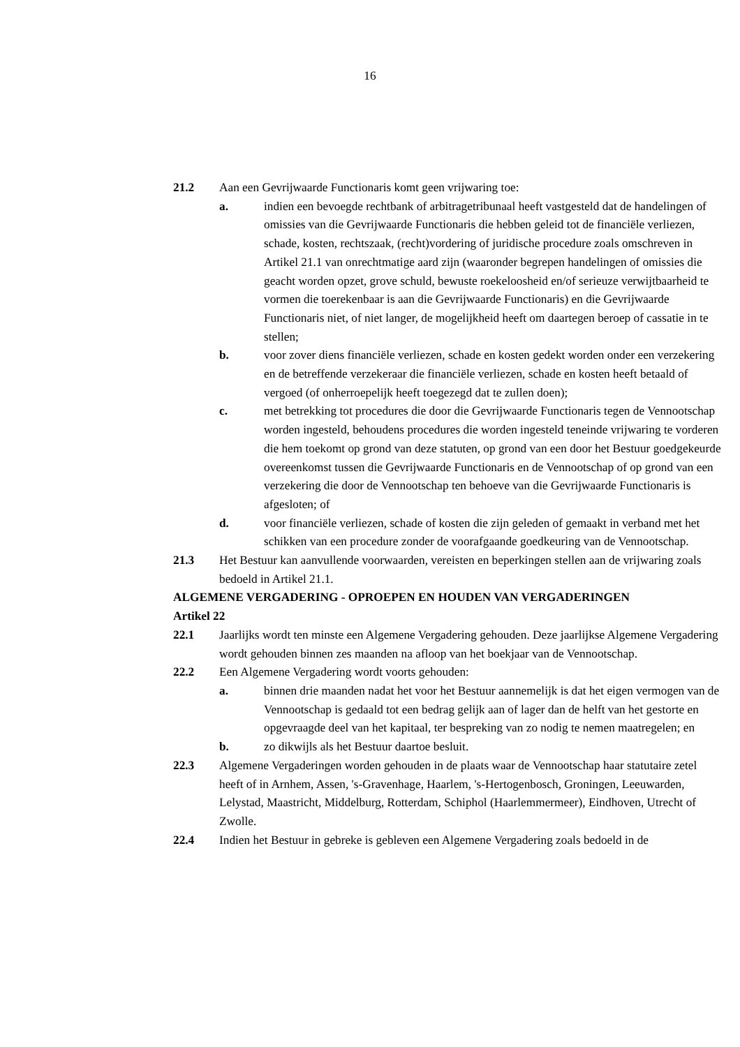16
21.2 Aan een Gevrijwaarde Functionaris komt geen vrijwaring toe:
a. indien een bevoegde rechtbank of arbitragetribunaal heeft vastgesteld dat de handelingen of omissies van die Gevrijwaarde Functionaris die hebben geleid tot de financiële verliezen, schade, kosten, rechtszaak, (recht)vordering of juridische procedure zoals omschreven in Artikel 21.1 van onrechtmatige aard zijn (waaronder begrepen handelingen of omissies die geacht worden opzet, grove schuld, bewuste roekeloosheid en/of serieuze verwijtbaarheid te vormen die toerekenbaar is aan die Gevrijwaarde Functionaris) en die Gevrijwaarde Functionaris niet, of niet langer, de mogelijkheid heeft om daartegen beroep of cassatie in te stellen;
b. voor zover diens financiële verliezen, schade en kosten gedekt worden onder een verzekering en de betreffende verzekeraar die financiële verliezen, schade en kosten heeft betaald of vergoed (of onherroepelijk heeft toegezegd dat te zullen doen);
c. met betrekking tot procedures die door die Gevrijwaarde Functionaris tegen de Vennootschap worden ingesteld, behoudens procedures die worden ingesteld teneinde vrijwaring te vorderen die hem toekomt op grond van deze statuten, op grond van een door het Bestuur goedgekeurde overeenkomst tussen die Gevrijwaarde Functionaris en de Vennootschap of op grond van een verzekering die door de Vennootschap ten behoeve van die Gevrijwaarde Functionaris is afgesloten; of
d. voor financiële verliezen, schade of kosten die zijn geleden of gemaakt in verband met het schikken van een procedure zonder de voorafgaande goedkeuring van de Vennootschap.
21.3 Het Bestuur kan aanvullende voorwaarden, vereisten en beperkingen stellen aan de vrijwaring zoals bedoeld in Artikel 21.1.
ALGEMENE VERGADERING - OPROEPEN EN HOUDEN VAN VERGADERINGEN
Artikel 22
22.1 Jaarlijks wordt ten minste een Algemene Vergadering gehouden. Deze jaarlijkse Algemene Vergadering wordt gehouden binnen zes maanden na afloop van het boekjaar van de Vennootschap.
22.2 Een Algemene Vergadering wordt voorts gehouden:
a. binnen drie maanden nadat het voor het Bestuur aannemelijk is dat het eigen vermogen van de Vennootschap is gedaald tot een bedrag gelijk aan of lager dan de helft van het gestorte en opgevraagde deel van het kapitaal, ter bespreking van zo nodig te nemen maatregelen; en
b. zo dikwijls als het Bestuur daartoe besluit.
22.3 Algemene Vergaderingen worden gehouden in de plaats waar de Vennootschap haar statutaire zetel heeft of in Arnhem, Assen, 's-Gravenhage, Haarlem, 's-Hertogenbosch, Groningen, Leeuwarden, Lelystad, Maastricht, Middelburg, Rotterdam, Schiphol (Haarlemmermeer), Eindhoven, Utrecht of Zwolle.
22.4 Indien het Bestuur in gebreke is gebleven een Algemene Vergadering zoals bedoeld in de